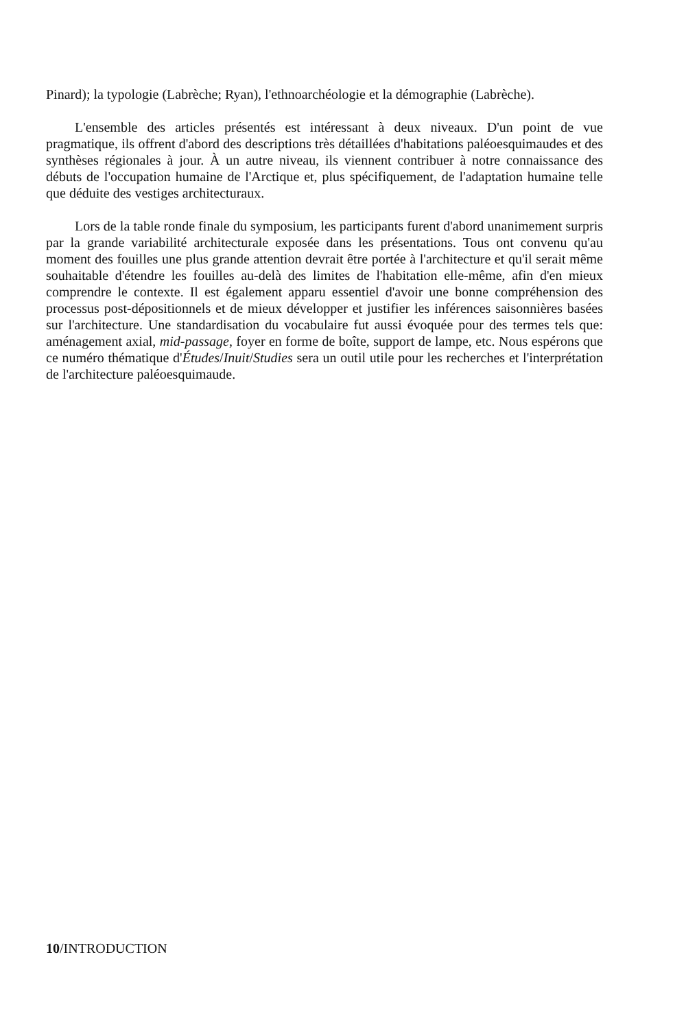Pinard); la typologie (Labrèche; Ryan), l'ethnoarchéologie et la démographie (Labrèche).
L'ensemble des articles présentés est intéressant à deux niveaux. D'un point de vue pragmatique, ils offrent d'abord des descriptions très détaillées d'habitations paléoesquimaudes et des synthèses régionales à jour. À un autre niveau, ils viennent contribuer à notre connaissance des débuts de l'occupation humaine de l'Arctique et, plus spécifiquement, de l'adaptation humaine telle que déduite des vestiges architecturaux.
Lors de la table ronde finale du symposium, les participants furent d'abord unanimement surpris par la grande variabilité architecturale exposée dans les présentations. Tous ont convenu qu'au moment des fouilles une plus grande attention devrait être portée à l'architecture et qu'il serait même souhaitable d'étendre les fouilles au-delà des limites de l'habitation elle-même, afin d'en mieux comprendre le contexte. Il est également apparu essentiel d'avoir une bonne compréhension des processus post-dépositionnels et de mieux développer et justifier les inférences saisonnières basées sur l'architecture. Une standardisation du vocabulaire fut aussi évoquée pour des termes tels que: aménagement axial, mid-passage, foyer en forme de boîte, support de lampe, etc. Nous espérons que ce numéro thématique d'Études/Inuit/Studies sera un outil utile pour les recherches et l'interprétation de l'architecture paléoesquimaude.
10/INTRODUCTION